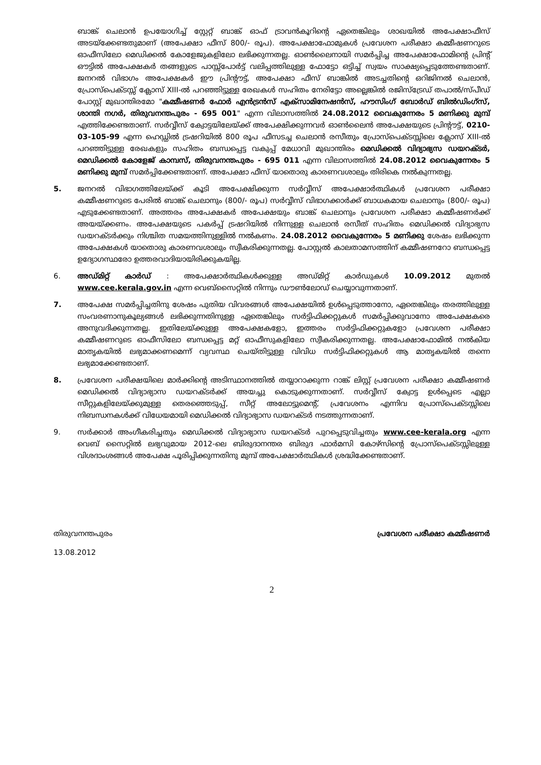ബാങ്ക് ചെലാൻ ഉപയോഗിച്ച് സ്റ്റേറ്റ് ബാങ്ക് ഓഫ് ട്രാവൻകൂറിന്റെ ഏതെങ്കിലും ശാഖയിൽ അപേക്ഷാഫീസ് അടയ്ക്കേണ്ടതുമാണ് (അപേക്ഷാ ഫീസ് 800/- രൂപ). അപേക്ഷാഫോമുകൾ പ്രവേശന പരീക്ഷാ കമ്മീഷണറുടെ ഓഫീസിലോ മെഡിക്കൽ കോളേജുകളിലോ ലഭിക്കുന്നതല്ല. ഓൺലൈനായി സമർപ്പിച്ച അപേക്ഷാഫോമിന്റെ പ്രിന്റ് ഔട്ടിൽ അപേക്ഷകർ തങ്ങളുടെ പാസ്സ്പോർട്ട് വലിപ്പത്തിലുള്ള ഫോട്ടോ ഒട്ടിച്ച് സ്വയം സാക്ഷ്യപ്പെടുത്തേണ്ടതാണ്. ജനറൽ വിഭാഗം അപേക്ഷകർ ഈ പ്രിന്റൗട്ട്, അപേക്ഷാ ഫീസ് ബാങ്കിൽ അടച്ചതിന്റെ ഒറിജിനൽ ചെലാൻ, പ്രോസ്പെക്ടസ്സ് ക്ലോസ് XIII-ൽ പറഞ്ഞിട്ടുള്ള രേഖകൾ സഹിതം നേരിട്ടോ അല്ലെങ്കിൽ രജിസ്ട്രേഡ് തപാൽ/സ്പീഡ് പോസ്റ്റ് മുഖാന്തിരമോ "കമ്മീഷണർ ഫോർ എൻട്രൻസ് എക്സാമിനേഷൻസ്, ഹൗസിംഗ് ബോർഡ് ബിൽഡിംഗ്സ്, ശാന്തി നഗർ, തിരുവനന്തപുരം - 695 001" എന്ന വിലാസത്തിൽ 24.08.2012 വൈകുന്നേരം 5 മണിക്കു മുമ്പ് എത്തിക്കേണ്ടതാണ്. സർവ്വീസ് ക്വോട്ടയിലേയ്ക്ക് അപേക്ഷിക്കുന്നവർ ഓൺലൈൻ അപേക്ഷയുടെ പ്രിന്റൗട്ട്, 0210-03-105-99 എന്ന ഹെഡ്ഡിൽ ട്രഷറിയിൽ 800 രൂപ ഫീസടച്ച ചെലാൻ രസീതും പ്രോസ്പെക്ടസ്സിലെ ക്ലോസ് XIII-ൽ പറഞ്ഞിട്ടുള്ള രേഖകളും സഹിതം ബന്ധപ്പെട്ട വകുപ്പ് മേധാവി മുഖാന്തിരം മെഡിക്കൽ വിദ്യാഭ്യസ ഡയറക്ടർ, മെഡിക്കൽ കോളേജ് കാമ്പസ്, തിരുവനന്തപുരം - 695 011 എന്ന വിലാസത്തിൽ 24.08.2012 വൈകുന്നേരം 5 മണിക്കു മുമ്പ് സമർപ്പിക്കേണ്ടതാണ്. അപേക്ഷാ ഫീസ് യാതൊരു കാരണവശാലും തിരികെ നൽകുന്നതല്ല.
5. ജനറൽ വിഭാഗത്തിലേയ്ക്ക് കൂടി അപേക്ഷിക്കുന്ന സർവ്വീസ് അപേക്ഷാർത്ഥികൾ പ്രവേശന പരീക്ഷാ കമ്മീഷണറുടെ പേരിൽ ബാങ്ക് ചെലാനും (800/- രൂപ) സർവ്വീസ് വിഭാഗക്കാർക്ക് ബാധകമായ ചെലാനും (800/- രൂപ) എടുക്കേണ്ടതാണ്. അത്തരം അപേക്ഷകർ അപേക്ഷയും ബാങ്ക് ചെലാനും പ്രവേശന പരീക്ഷാ കമ്മീഷണർക്ക് അയയ്ക്കണം. അപേക്ഷയുടെ പകർപ്പ് ട്രഷറിയിൽ നിന്നുള്ള ചെലാൻ രസീത് സഹിതം മെഡിക്കൽ വിദ്യാഭ്യസ ഡയറക്ടർക്കും നിശ്ചിത സമയത്തിനുള്ളിൽ നൽകണം. 24.08.2012 വൈകുന്നേരം 5 മണിക്കു ശേഷം ലഭിക്കുന്ന അപേക്ഷകൾ യാതൊരു കാരണവശാലും സ്വീകരിക്കുന്നതല്ല. പോസ്റ്റൽ കാലതാമസത്തിന് കമ്മീഷണറോ ബന്ധപ്പെട്ട ഉദ്യോഗസ്ഥരോ ഉത്തരവാദിയായിരിക്കുകയില്ല.
6. അഡ്മിറ്റ് കാർഡ് : അപേക്ഷാർത്ഥികൾക്കുള്ള അഡ്മിറ്റ് കാർഡുകൾ 10.09.2012 മുതൽ www.cee.kerala.gov.in എന്ന വെബ്സൈറ്റിൽ നിന്നും ഡൗൺലോഡ് ചെയ്യാവുന്നതാണ്.
7. അപേക്ഷ സമർപ്പിച്ചതിനു ശേഷം പുതിയ വിവരങ്ങൾ അപേക്ഷയിൽ ഉൾപ്പെടുത്താനോ, ഏതെങ്കിലും തരത്തിലുള്ള സംവരണാനുകൂല്യങ്ങൾ ലഭിക്കുന്നതിനുള്ള ഏതെങ്കിലും സർട്ടിഫിക്കറ്റുകൾ സമർപ്പിക്കുവാനോ അപേക്ഷകരെ അനുവദിക്കുന്നതല്ല. ഇതിലേയ്ക്കുള്ള അപേക്ഷകളോ, ഇത്തരം സർട്ടിഫിക്കറ്റുകളോ പ്രവേശന പരീക്ഷാ കമ്മീഷണറുടെ ഓഫീസിലോ ബന്ധപ്പെട്ട മറ്റ് ഓഫീസുകളിലോ സ്വീകരിക്കുന്നതല്ല. അപേക്ഷാഫോമിൽ നൽകിയ മാതൃകയിൽ ലഭ്യമാക്കണമെന്ന് വ്യവസ്ഥ ചെയ്തിട്ടുള്ള വിവിധ സർട്ടിഫിക്കറ്റുകൾ ആ മാതൃകയിൽ തന്നെ ലഭ്യമാക്കേണ്ടതാണ്.
8. പ്രവേശന പരീക്ഷയിലെ മാർക്കിന്റെ അടിസ്ഥാനത്തിൽ തയ്യാറാക്കുന്ന റാങ്ക് ലിസ്റ്റ് പ്രവേശന പരീക്ഷാ കമ്മീഷണർ മെഡിക്കൽ വിദ്യാഭ്യാസ ഡയറക്ടർക്ക് അയച്ചു കൊടുക്കുന്നതാണ്. സർവ്വീസ് ക്വോട്ട ഉൾപ്പെടെ എല്ലാ സീറ്റുകളിലേയ്ക്കുമുള്ള തെരഞ്ഞെടുപ്പ്, സീറ്റ് അലോട്ടുമെന്റ്, പ്രവേശനം എന്നിവ പ്രോസ്പെക്ടസ്സിലെ നിബന്ധനകൾക്ക് വിധേയമായി മെഡിക്കൽ വിദ്യാഭ്യാസ ഡയറക്ടർ നടത്തുന്നതാണ്.
9. സർക്കാർ അംഗീകരിച്ചതും മെഡിക്കൽ വിദ്യാഭ്യാസ ഡയറക്ടർ പുറപ്പെടുവിച്ചതും www.cee-kerala.org എന്ന വെബ് സൈറ്റിൽ ലഭ്യവുമായ 2012-ലെ ബിരുദാനന്തര ബിരുദ ഫാർമസി കോഴ്സിന്റെ പ്രോസ്പെക്ടസ്സിലുള്ള വിശദാംശങ്ങൾ അപേക്ഷ പൂരിപ്പിക്കുന്നതിനു മുമ്പ് അപേക്ഷാർത്ഥികൾ ശ്രദ്ധിക്കേണ്ടതാണ്.
തിരുവനന്തപുരം പ്രവേശന പരീക്ഷാ കമ്മീഷണർ
13.08.2012
2